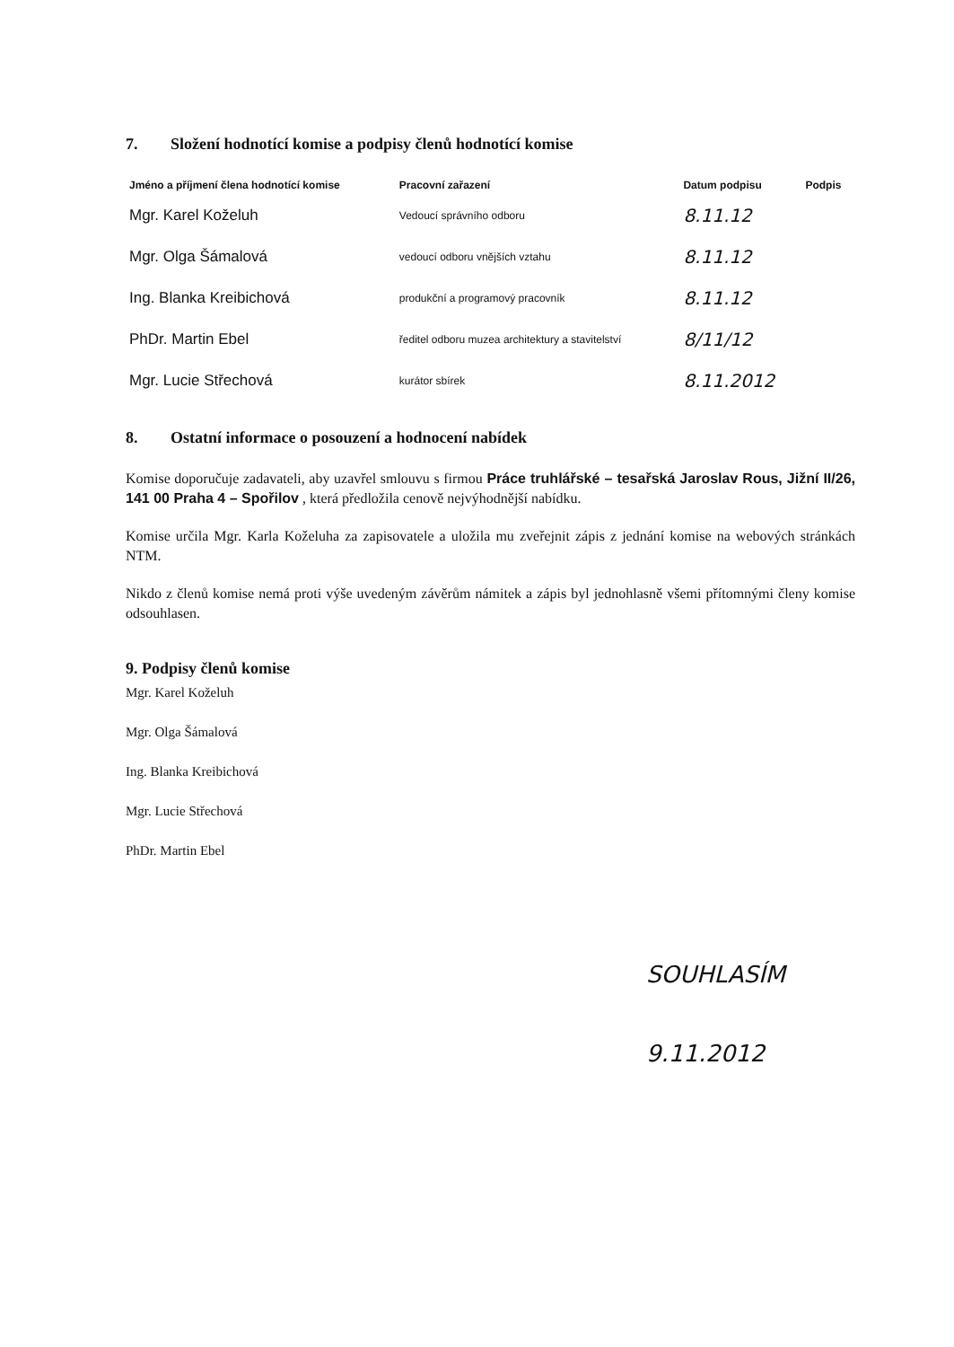7. Složení hodnotící komise a podpisy členů hodnotící komise
| Jméno a příjmení člena hodnotící komise | Pracovní zařazení | Datum podpisu | Podpis |
| --- | --- | --- | --- |
| Mgr. Karel Koželuh | Vedoucí správního odboru | 8.11.12 | |
| Mgr. Olga Šámalová | vedoucí odboru vnějších vztahu | 8.11.12 | |
| Ing. Blanka Kreibichová | produkční a programový pracovník | 8.11.12 | |
| PhDr. Martin Ebel | ředitel odboru muzea architektury a stavitelství | 8/11/12 | |
| Mgr. Lucie Střechová | kurátor sbírek | 8.11.2012 | |
8. Ostatní informace o posouzení a hodnocení nabídek
Komise doporučuje zadavateli, aby uzavřel smlouvu s firmou Práce truhlářské – tesařská Jaroslav Rous, Jižní II/26, 141 00 Praha 4 – Spořilov , která předložila cenově nejvýhodnější nabídku.
Komise určila Mgr. Karla Koželuha za zapisovatele a uložila mu zveřejnit zápis z jednání komise na webových stránkách NTM.
Nikdo z členů komise nemá proti výše uvedeným závěrům námitek a zápis byl jednohlasně všemi přítomnými členy komise odsouhlasen.
9. Podpisy členů komise
Mgr. Karel Koželuh
Mgr. Olga Šámalová
Ing. Blanka Kreibichová
Mgr. Lucie Střechová
PhDr. Martin Ebel
SOUHLASÍM
9.11.2012